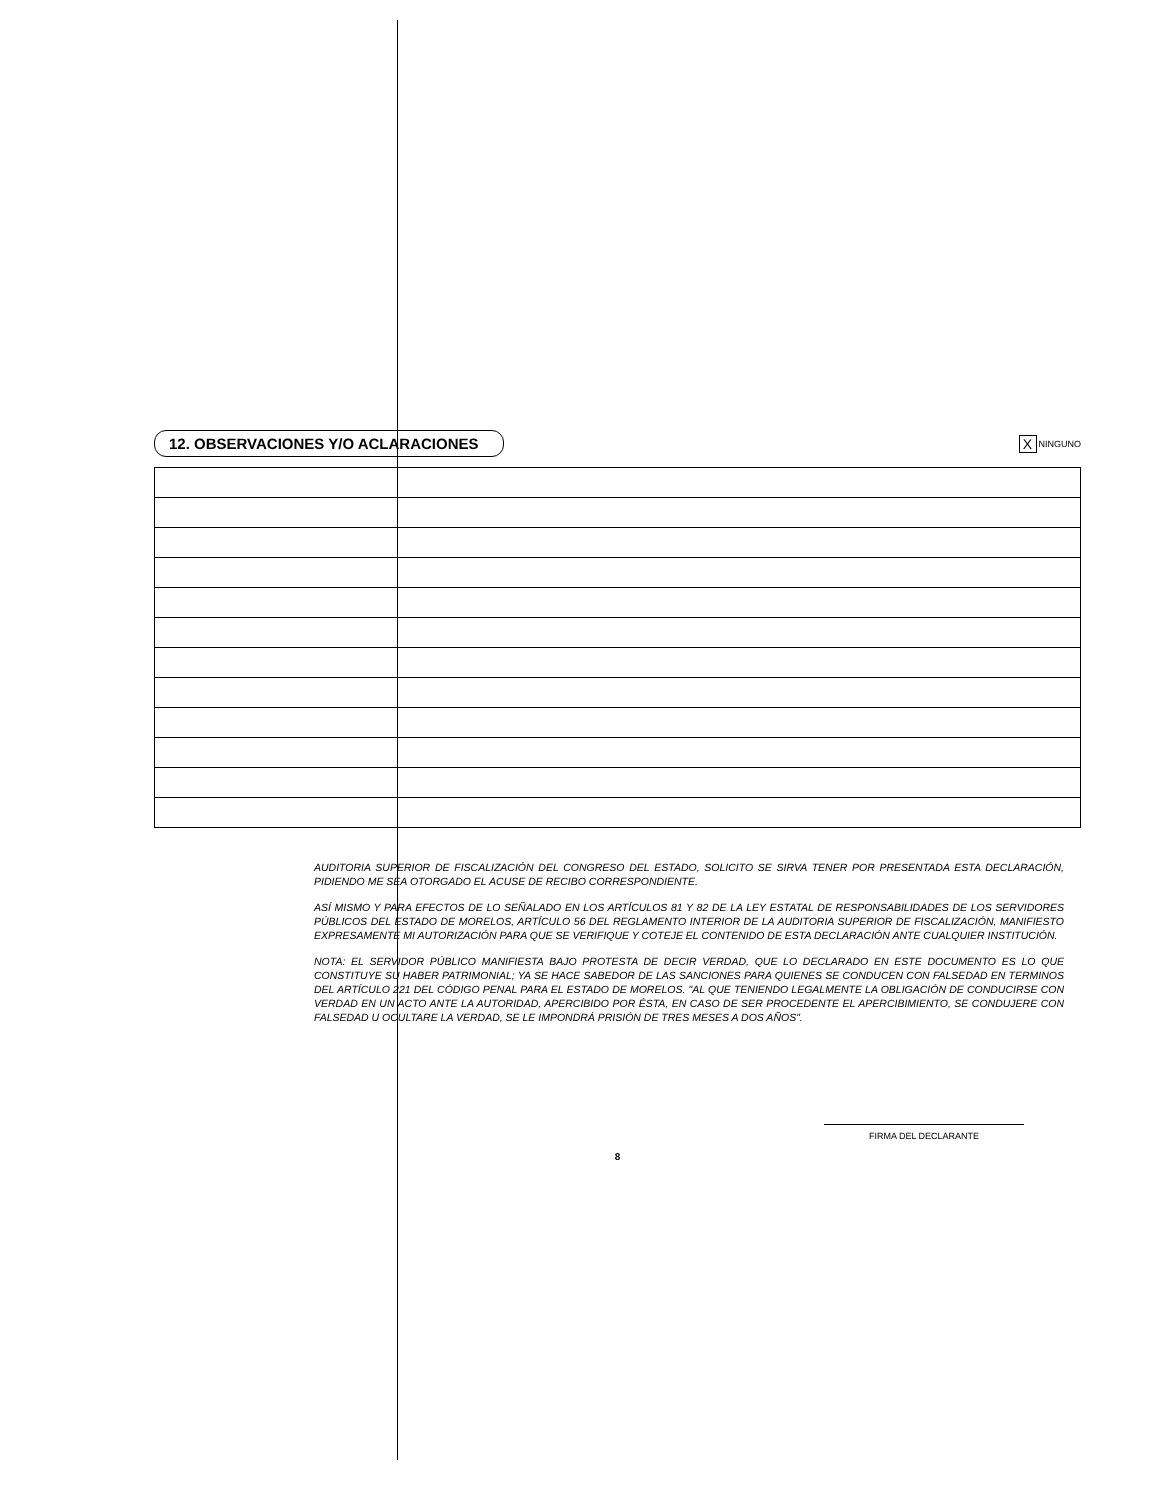12. OBSERVACIONES Y/O ACLARACIONES
X
NINGUNO
AUDITORIA SUPERIOR DE FISCALIZACIÓN DEL CONGRESO DEL ESTADO, SOLICITO SE SIRVA TENER POR PRESENTADA ESTA DECLARACIÓN, PIDIENDO ME SEA OTORGADO EL ACUSE DE RECIBO CORRESPONDIENTE.
ASÍ MISMO Y PARA EFECTOS DE LO SEÑALADO EN LOS ARTÍCULOS 81 Y 82 DE LA LEY ESTATAL DE RESPONSABILIDADES DE LOS SERVIDORES PÚBLICOS DEL ESTADO DE MORELOS, ARTÍCULO 56 DEL REGLAMENTO INTERIOR DE LA AUDITORIA SUPERIOR DE FISCALIZACIÓN, MANIFIESTO EXPRESAMENTE MI AUTORIZACIÓN PARA QUE SE VERIFIQUE Y COTEJE EL CONTENIDO DE ESTA DECLARACIÓN ANTE CUALQUIER INSTITUCIÓN.
NOTA: EL SERVIDOR PÚBLICO MANIFIESTA BAJO PROTESTA DE DECIR VERDAD, QUE LO DECLARADO EN ESTE DOCUMENTO ES LO QUE CONSTITUYE SU HABER PATRIMONIAL; YA SE HACE SABEDOR DE LAS SANCIONES PARA QUIENES SE CONDUCEN CON FALSEDAD EN TERMINOS DEL ARTÍCULO 221 DEL CÓDIGO PENAL PARA EL ESTADO DE MORELOS. "AL QUE TENIENDO LEGALMENTE LA OBLIGACIÓN DE CONDUCIRSE CON VERDAD EN UN ACTO ANTE LA AUTORIDAD, APERCIBIDO POR ÉSTA, EN CASO DE SER PROCEDENTE EL APERCIBIMIENTO, SE CONDUJERE CON FALSEDAD U OCULTARE LA VERDAD, SE LE IMPONDRÁ PRISIÓN DE TRES MESES A DOS AÑOS".
FIRMA DEL DECLARANTE
8